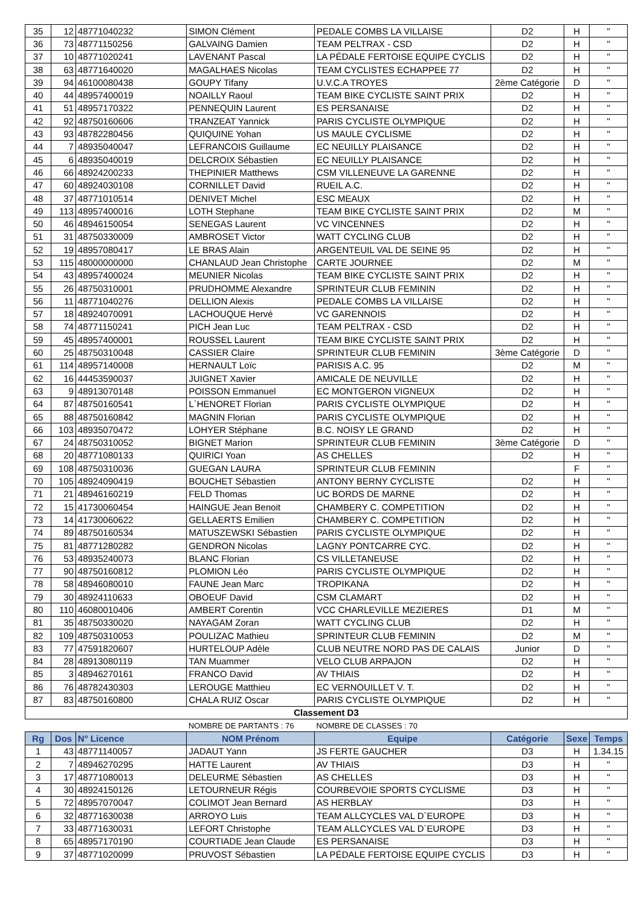| 35 | 12 | 48771040232 | SIMON Clément | PEDALE COMBS LA VILLAISE | D2 | H | " |
| 36 | 73 | 48771150256 | GALVAING Damien | TEAM PELTRAX - CSD | D2 | H | " |
| 37 | 10 | 48771020241 | LAVENANT Pascal | LA PÉDALE FERTOISE EQUIPE CYCLIS | D2 | H | " |
| 38 | 63 | 48771640020 | MAGALHAES Nicolas | TEAM CYCLISTES ECHAPPEE 77 | D2 | H | " |
| 39 | 94 | 46100080438 | GOUPY Tifany | U.V.C.A TROYES | 2ème Catégorie | D | " |
| 40 | 44 | 48957400019 | NOAILLY Raoul | TEAM BIKE CYCLISTE SAINT PRIX | D2 | H | " |
| 41 | 51 | 48957170322 | PENNEQUIN Laurent | ES PERSANAISE | D2 | H | " |
| 42 | 92 | 48750160606 | TRANZEAT Yannick | PARIS CYCLISTE OLYMPIQUE | D2 | H | " |
| 43 | 93 | 48782280456 | QUIQUINE Yohan | US MAULE CYCLISME | D2 | H | " |
| 44 | 7 | 48935040047 | LEFRANCOIS Guillaume | EC NEUILLY PLAISANCE | D2 | H | " |
| 45 | 6 | 48935040019 | DELCROIX Sébastien | EC NEUILLY PLAISANCE | D2 | H | " |
| 46 | 66 | 48924200233 | THEPINIER Matthews | CSM VILLENEUVE LA GARENNE | D2 | H | " |
| 47 | 60 | 48924030108 | CORNILLET David | RUEIL A.C. | D2 | H | " |
| 48 | 37 | 48771010514 | DENIVET Michel | ESC MEAUX | D2 | H | " |
| 49 | 113 | 48957400016 | LOTH Stephane | TEAM BIKE CYCLISTE SAINT PRIX | D2 | M | " |
| 50 | 46 | 48946150054 | SENEGAS Laurent | VC VINCENNES | D2 | H | " |
| 51 | 31 | 48750330009 | AMBROSET Victor | WATT CYCLING CLUB | D2 | H | " |
| 52 | 19 | 48957080417 | LE BRAS Alain | ARGENTEUIL VAL DE SEINE 95 | D2 | H | " |
| 53 | 115 | 48000000000 | CHANLAUD Jean Christophe | CARTE JOURNEE | D2 | M | " |
| 54 | 43 | 48957400024 | MEUNIER Nicolas | TEAM BIKE CYCLISTE SAINT PRIX | D2 | H | " |
| 55 | 26 | 48750310001 | PRUDHOMME Alexandre | SPRINTEUR CLUB FEMININ | D2 | H | " |
| 56 | 11 | 48771040276 | DELLION Alexis | PEDALE COMBS LA VILLAISE | D2 | H | " |
| 57 | 18 | 48924070091 | LACHOUQUE Hervé | VC GARENNOIS | D2 | H | " |
| 58 | 74 | 48771150241 | PICH Jean Luc | TEAM PELTRAX - CSD | D2 | H | " |
| 59 | 45 | 48957400001 | ROUSSEL Laurent | TEAM BIKE CYCLISTE SAINT PRIX | D2 | H | " |
| 60 | 25 | 48750310048 | CASSIER Claire | SPRINTEUR CLUB FEMININ | 3ème Catégorie | D | " |
| 61 | 114 | 48957140008 | HERNAULT Loïc | PARISIS A.C. 95 | D2 | M | " |
| 62 | 16 | 44453590037 | JUIGNET Xavier | AMICALE DE NEUVILLE | D2 | H | " |
| 63 | 9 | 48913070148 | POISSON Emmanuel | EC MONTGERON VIGNEUX | D2 | H | " |
| 64 | 87 | 48750160541 | L`HENORET Florian | PARIS CYCLISTE OLYMPIQUE | D2 | H | " |
| 65 | 88 | 48750160842 | MAGNIN Florian | PARIS CYCLISTE OLYMPIQUE | D2 | H | " |
| 66 | 103 | 48935070472 | LOHYER Stéphane | B.C. NOISY LE GRAND | D2 | H | " |
| 67 | 24 | 48750310052 | BIGNET Marion | SPRINTEUR CLUB FEMININ | 3ème Catégorie | D | " |
| 68 | 20 | 48771080133 | QUIRICI Yoan | AS CHELLES | D2 | H | " |
| 69 | 108 | 48750310036 | GUEGAN LAURA | SPRINTEUR CLUB FEMININ | | F | " |
| 70 | 105 | 48924090419 | BOUCHET Sébastien | ANTONY BERNY CYCLISTE | D2 | H | " |
| 71 | 21 | 48946160219 | FELD Thomas | UC BORDS DE MARNE | D2 | H | " |
| 72 | 15 | 41730060454 | HAINGUE Jean Benoit | CHAMBERY C. COMPETITION | D2 | H | " |
| 73 | 14 | 41730060622 | GELLAERTS Emilien | CHAMBERY C. COMPETITION | D2 | H | " |
| 74 | 89 | 48750160534 | MATUSZEWSKI Sébastien | PARIS CYCLISTE OLYMPIQUE | D2 | H | " |
| 75 | 81 | 48771280282 | GENDRON Nicolas | LAGNY PONTCARRE CYC. | D2 | H | " |
| 76 | 53 | 48935240073 | BLANC Florian | CS VILLETANEUSE | D2 | H | " |
| 77 | 90 | 48750160812 | PLOMION Léo | PARIS CYCLISTE OLYMPIQUE | D2 | H | " |
| 78 | 58 | 48946080010 | FAUNE Jean Marc | TROPIKANA | D2 | H | " |
| 79 | 30 | 48924110633 | OBOEUF David | CSM CLAMART | D2 | H | " |
| 80 | 110 | 46080010406 | AMBERT Corentin | VCC CHARLEVILLE MEZIERES | D1 | M | " |
| 81 | 35 | 48750330020 | NAYAGAM Zoran | WATT CYCLING CLUB | D2 | H | " |
| 82 | 109 | 48750310053 | POULIZAC Mathieu | SPRINTEUR CLUB FEMININ | D2 | M | " |
| 83 | 77 | 47591820607 | HURTELOUP Adèle | CLUB NEUTRE NORD PAS DE CALAIS | Junior | D | " |
| 84 | 28 | 48913080119 | TAN Muammer | VELO CLUB ARPAJON | D2 | H | " |
| 85 | 3 | 48946270161 | FRANCO David | AV THIAIS | D2 | H | " |
| 86 | 76 | 48782430303 | LEROUGE Matthieu | EC VERNOUILLET V. T. | D2 | H | " |
| 87 | 83 | 48750160800 | CHALA RUIZ Oscar | PARIS CYCLISTE OLYMPIQUE | D2 | H | " |
| Classement D3 | | | | | | | |
| | | | NOMBRE DE PARTANTS : 76 | NOMBRE DE CLASSES : 70 | | | |
| Rg | Dos | N° Licence | NOM Prénom | Equipe | Catégorie | Sexe | Temps |
| 1 | 43 | 48771140057 | JADAUT Yann | JS FERTE GAUCHER | D3 | H | 1.34.15 |
| 2 | 7 | 48946270295 | HATTE Laurent | AV THIAIS | D3 | H | " |
| 3 | 17 | 48771080013 | DELEURME Sébastien | AS CHELLES | D3 | H | " |
| 4 | 30 | 48924150126 | LETOURNEUR Régis | COURBEVOIE SPORTS CYCLISME | D3 | H | " |
| 5 | 72 | 48957070047 | COLIMOT Jean Bernard | AS HERBLAY | D3 | H | " |
| 6 | 32 | 48771630038 | ARROYO Luis | TEAM ALLCYCLES VAL D`EUROPE | D3 | H | " |
| 7 | 33 | 48771630031 | LEFORT Christophe | TEAM ALLCYCLES VAL D`EUROPE | D3 | H | " |
| 8 | 65 | 48957170190 | COURTIADE Jean Claude | ES PERSANAISE | D3 | H | " |
| 9 | 37 | 48771020099 | PRUVOST Sébastien | LA PÉDALE FERTOISE EQUIPE CYCLIS | D3 | H | " |